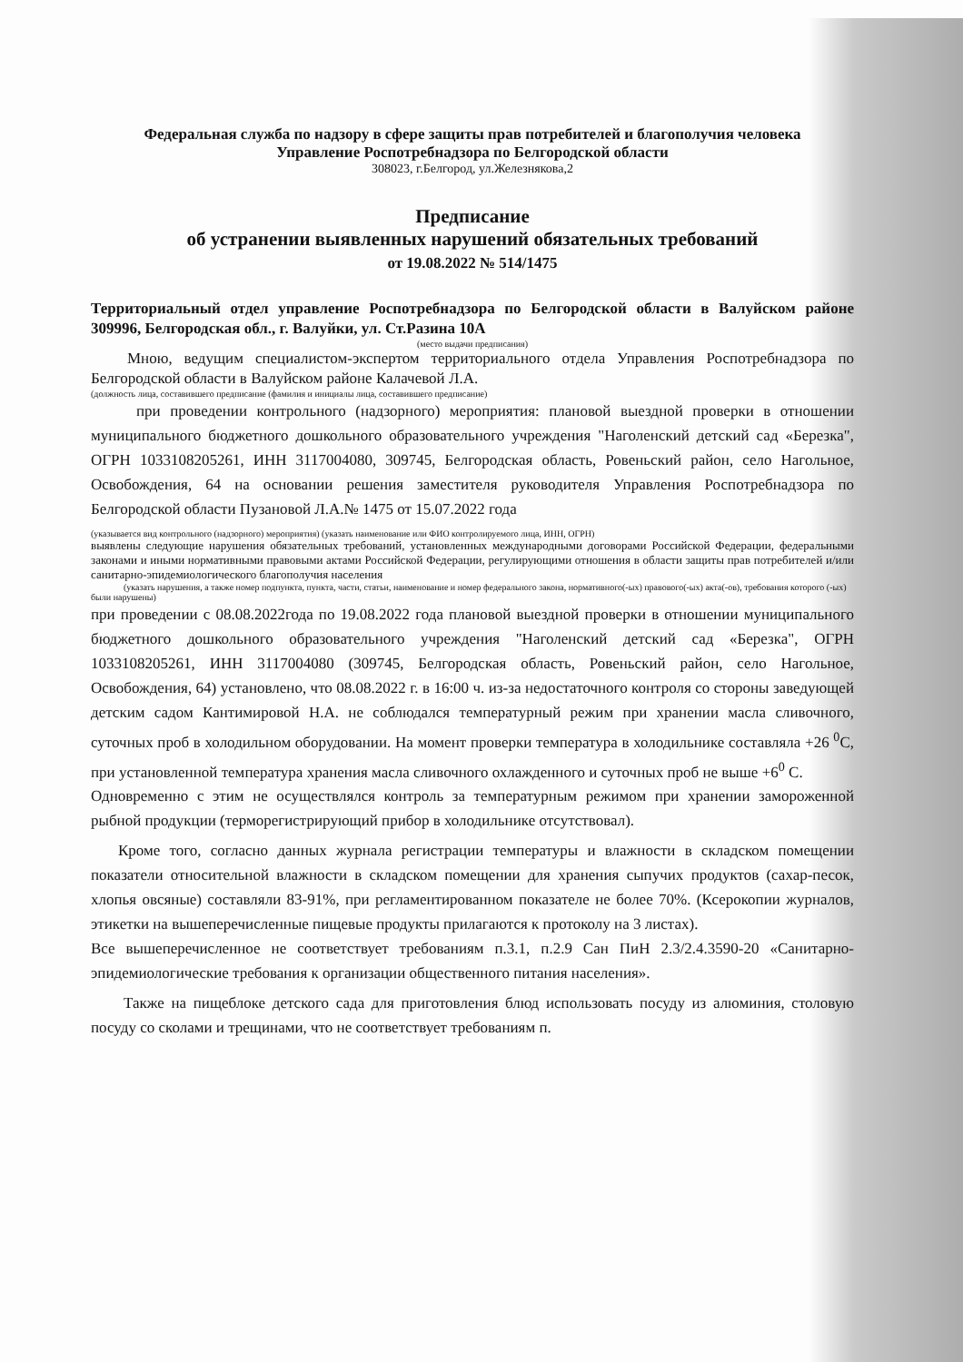Федеральная служба по надзору в сфере защиты прав потребителей и благополучия человека
Управление Роспотребнадзора по Белгородской области
308023, г.Белгород, ул.Железнякова,2
Предписание
об устранении выявленных нарушений обязательных требований
от 19.08.2022 № 514/1475
Территориальный отдел управление Роспотребнадзора по Белгородской области в Валуйском районе 309996, Белгородская обл., г. Валуйки, ул. Ст.Разина 10А
(место выдачи предписания)
Мною, ведущим специалистом-экспертом территориального отдела Управления Роспотребнадзора по Белгородской области в Валуйском районе Калачевой Л.А.
(должность лица, составившего предписание (фамилия и инициалы лица, составившего предписание)
при проведении контрольного (надзорного) мероприятия: плановой выездной проверки в отношении муниципального бюджетного дошкольного образовательного учреждения "Наголенский детский сад «Березка", ОГРН 1033108205261, ИНН 3117004080, 309745, Белгородская область, Ровеньский район, село Нагольное, Освобождения, 64 на основании решения заместителя руководителя Управления Роспотребнадзора по Белгородской области Пузановой Л.А.№ 1475 от 15.07.2022 года
(указывается вид контрольного (надзорного) мероприятия) (указать наименование или ФИО контролируемого лица, ИНН, ОГРН)
выявлены следующие нарушения обязательных требований, установленных международными договорами Российской Федерации, федеральными законами и иными нормативными правовыми актами Российской Федерации, регулирующими отношения в области защиты прав потребителей и/или санитарно-эпидемиологического благополучия населения
(указать нарушения, а также номер подпункта, пункта, части, статьи, наименование и номер федерального закона, нормативного(-ых) правового(-ых) акта(-ов), требования которого (-ых) были нарушены)
при проведении с 08.08.2022года по 19.08.2022 года плановой выездной проверки в отношении муниципального бюджетного дошкольного образовательного учреждения "Наголенский детский сад «Березка", ОГРН 1033108205261, ИНН 3117004080 (309745, Белгородская область, Ровеньский район, село Нагольное, Освобождения, 64) установлено, что 08.08.2022 г. в 16:00 ч. из-за недостаточного контроля со стороны заведующей детским садом Кантимировой Н.А. не соблюдался температурный режим при хранении масла сливочного, суточных проб в холодильном оборудовании. На момент проверки температура в холодильнике составляла +26 <sup>0</sup>С, при установленной температура хранения масла сливочного охлажденного и суточных проб не выше +6<sup>0</sup> С.
Одновременно с этим не осуществлялся контроль за температурным режимом при хранении замороженной рыбной продукции (терморегистрирующий прибор в холодильнике отсутствовал).
Кроме того, согласно данных журнала регистрации температуры и влажности в складском помещении показатели относительной влажности в складском помещении для хранения сыпучих продуктов (сахар-песок, хлопья овсяные) составляли 83-91%, при регламентированном показателе не более 70%. (Ксерокопии журналов, этикетки на вышеперечисленные пищевые продукты прилагаются к протоколу на 3 листах).
Все вышеперечисленное не соответствует требованиям п.3.1, п.2.9 Сан ПиН 2.3/2.4.3590-20 «Санитарно-эпидемиологические требования к организации общественного питания населения».
Также на пищеблоке детского сада для приготовления блюд использовать посуду из алюминия, столовую посуду со сколами и трещинами, что не соответствует требованиям п.